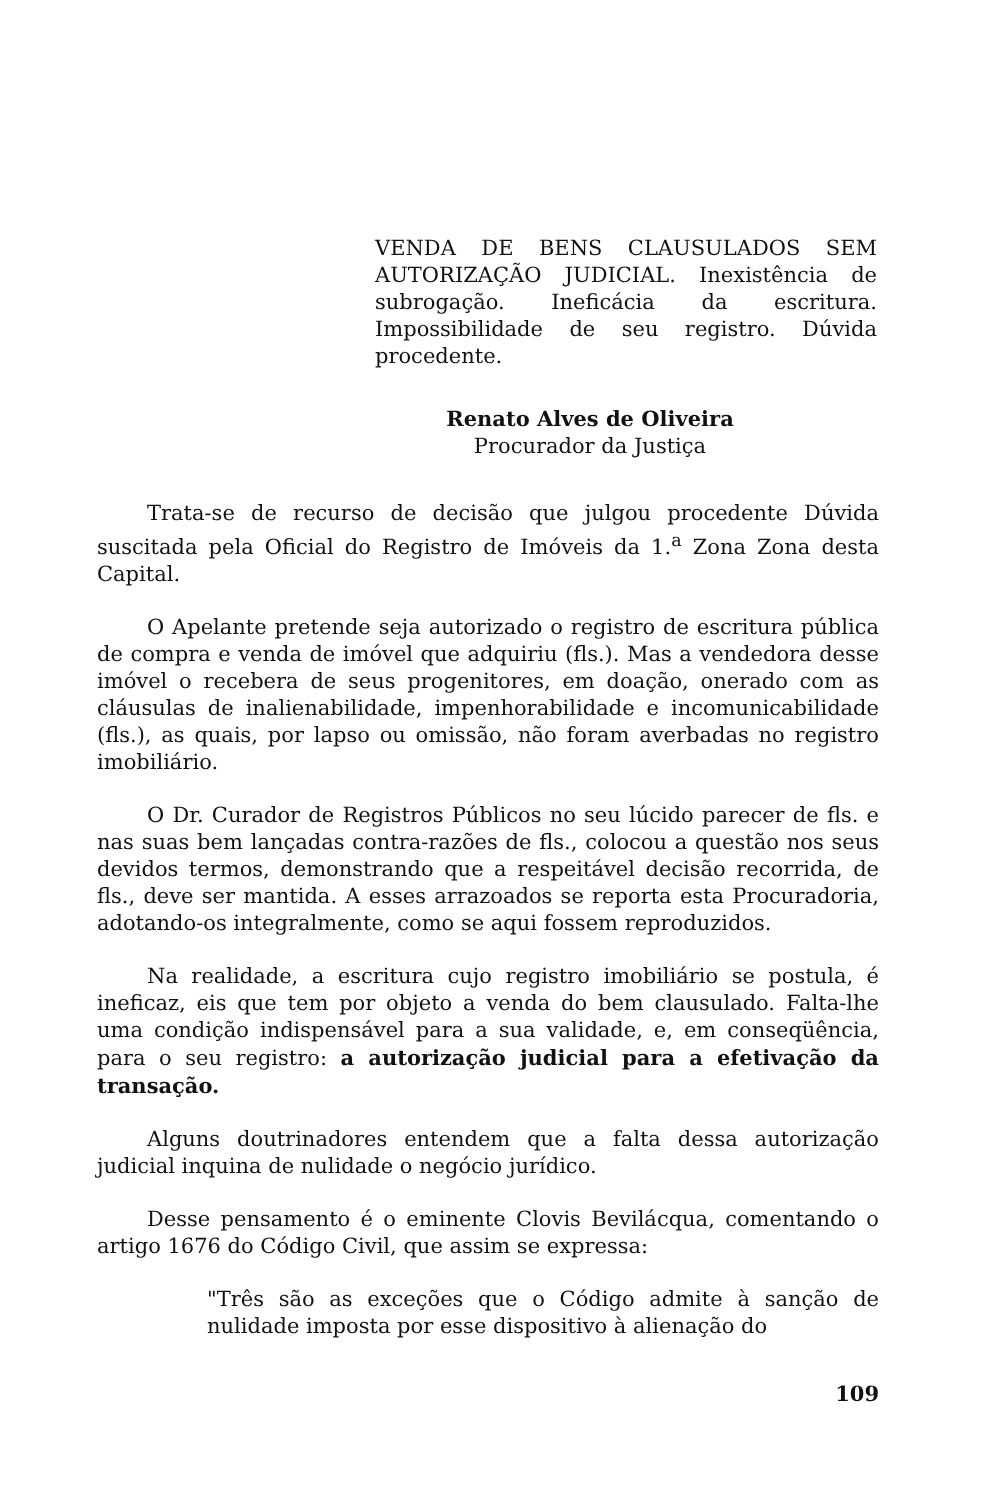VENDA DE BENS CLAUSULADOS SEM AUTORIZAÇÃO JUDICIAL. Inexistência de subrogação. Ineficácia da escritura. Impossibilidade de seu registro. Dúvida procedente.
Renato Alves de Oliveira
Procurador da Justiça
Trata-se de recurso de decisão que julgou procedente Dúvida suscitada pela Oficial do Registro de Imóveis da 1.<sup>a</sup> Zona Zona desta Capital.
O Apelante pretende seja autorizado o registro de escritura pública de compra e venda de imóvel que adquiriu (fls.). Mas a vendedora desse imóvel o recebera de seus progenitores, em doação, onerado com as cláusulas de inalienabilidade, impenhorabilidade e incomunicabilidade (fls.), as quais, por lapso ou omissão, não foram averbadas no registro imobiliário.
O Dr. Curador de Registros Públicos no seu lúcido parecer de fls. e nas suas bem lançadas contra-razões de fls., colocou a questão nos seus devidos termos, demonstrando que a respeitável decisão recorrida, de fls., deve ser mantida. A esses arrazoados se reporta esta Procuradoria, adotando-os integralmente, como se aqui fossem reproduzidos.
Na realidade, a escritura cujo registro imobiliário se postula, é ineficaz, eis que tem por objeto a venda do bem clausulado. Falta-lhe uma condição indispensável para a sua validade, e, em conseqüência, para o seu registro: a autorização judicial para a efetivação da transação.
Alguns doutrinadores entendem que a falta dessa autorização judicial inquina de nulidade o negócio jurídico.
Desse pensamento é o eminente Clovis Bevilácqua, comentando o artigo 1676 do Código Civil, que assim se expressa:
"Três são as exceções que o Código admite à sanção de nulidade imposta por esse dispositivo à alienação do
109